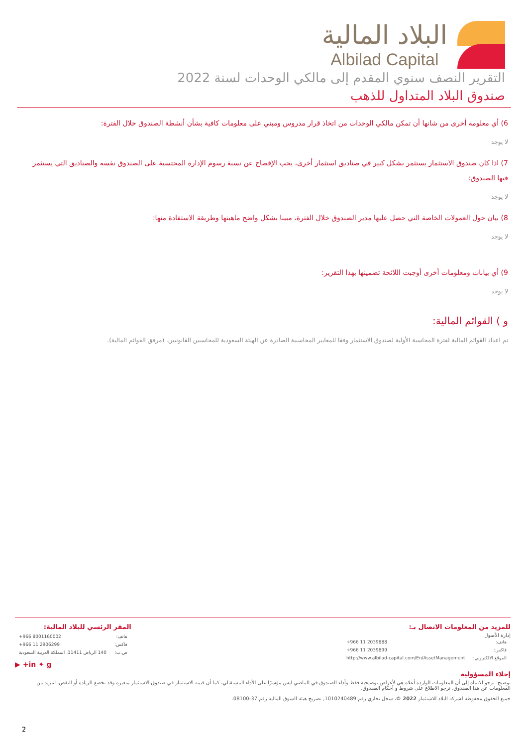البلاد المالية
Albilad Capital
التقرير النصف سنوي المقدم إلى مالكي الوحدات لسنة 2022
صندوق البلاد المتداول للذهب
6) أي معلومة أخرى من شانها أن تمكن مالكي الوحدات من اتخاذ قرار مدروس ومبني على معلومات كافية بشأن أنشطة الصندوق خلال الفترة:
لا يوجد
7) اذا كان صندوق الاستثمار يستثمر بشكل كبير في صناديق استثمار أخرى، يجب الإفصاح عن نسبة رسوم الإدارة المحتسبة على الصندوق نفسه والصناديق التي يستثمر فيها الصندوق:
لا يوجد
8) بيان حول العمولات الخاصة التي حصل عليها مدير الصندوق خلال الفترة، مبينا بشكل واضح ماهيتها وطريقة الاستفادة منها:
لا يوجد
9) أي بيانات ومعلومات أخرى أوجبت اللائحة تضمينها بهذا التقرير:
لا يوجد
و ) القوائم المالية:
تم اعداد القوائم المالية لفترة المحاسبة الأولية لصندوق الاستثمار وفقا للمعايير المحاسبية الصادرة عن الهيئة السعودية للمحاسبين القانونيين. (مرفق القوائم المالية).
للمزيد من المعلومات الاتصال بـ:
إدارة الأصول
| هاتف: | +966 11 2039888 |
| فاكس: | +966 11 2039899 |
| الموقع الالكتروني: | http://www.albilad-capital.com/En/AssetManagement |
المقر الرئسي للبلاد المالية:
| هاتف: | +966 8001160002 |
| فاكس: | +966 11 2906299 |
| ص.ب: | 140 الرياض 11411, المملكة العربية السعودية |
in ✦ g+ ▶
إخلاء المسؤولية
توضيح: نرجو الانتباه إلى أن المعلومات الواردة أعلاه هي لأغراض توضيحية فقط وأداء الصندوق في الماضي ليس مؤشرًا على الأداء المستقبلي، كما أن قيمة الاستثمار في صندوق الاستثمار متغيرة وقد تخضع للزيادة أو النقص. لمزيد من المعلومات عن هذا الصندوق، نرجو الاطلاع على شروط و أحكام الصندوق.
جميع الحقوق محفوظة لشركة البلاد للاستثمار 2022 ©، سجل تجاري رقم:1010240489, تصريح هيئة السوق المالية رقم:37-08100.
2